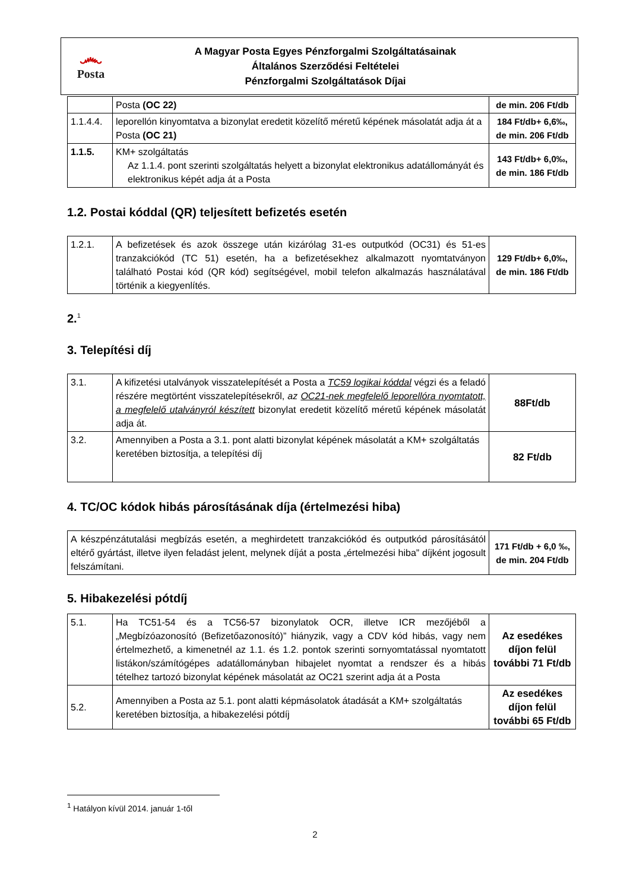෴
Posta
A Magyar Posta Egyes Pénzforgalmi Szolgáltatásainak
Általános Szerződési Feltételei
Pénzforgalmi Szolgáltatások Díjai
| | Posta (OC 22) | de min. 206 Ft/db |
| 1.1.4.4. | leporellón kinyomtatva a bizonylat eredetit közelítő méretű képének másolatát adja át a Posta (OC 21) | 184 Ft/db+ 6,6‰, de min. 206 Ft/db |
| 1.1.5. | KM+ szolgáltatás Az 1.1.4. pont szerinti szolgáltatás helyett a bizonylat elektronikus adatállományát és elektronikus képét adja át a Posta | 143 Ft/db+ 6,0‰, de min. 186 Ft/db |
1.2. Postai kóddal (QR) teljesített befizetés esetén
| 1.2.1. | A befizetések és azok összege után kizárólag 31-es outputkód (OC31) és 51-es tranzakciókód (TC 51) esetén, ha a befizetésekhez alkalmazott nyomtatványon található Postai kód (QR kód) segítségével, mobil telefon alkalmazás használatával történik a kiegyenlítés. | 129 Ft/db+ 6,0‰, de min. 186 Ft/db |
2.<sup>1</sup>
3. Telepítési díj
| 3.1. | A kifizetési utalványok visszatelepítését a Posta a TC59 logikai kóddal végzi és a feladó részére megtörtént visszatelepítésekről, az OC21-nek megfelelő leporellóra nyomtatott, a megfelelő utalványról készített bizonylat eredetit közelítő méretű képének másolatát adja át. | 88Ft/db |
| 3.2. | Amennyiben a Posta a 3.1. pont alatti bizonylat képének másolatát a KM+ szolgáltatás keretében biztosítja, a telepítési díj | 82 Ft/db |
4. TC/OC kódok hibás párosításának díja (értelmezési hiba)
| A készpénzátutalási megbízás esetén, a meghirdetett tranzakciókód és outputkód párosításától eltérő gyártást, illetve ilyen feladást jelent, melynek díját a posta „értelmezési hiba” díjként jogosult felszámítani. | 171 Ft/db + 6,0 ‰, de min. 204 Ft/db |
5. Hibakezelési pótdíj
| 5.1. | Ha TC51-54 és a TC56-57 bizonylatok OCR, illetve ICR mezőjéből a „Megbízóazonosító (Befizetőazonosító)” hiányzik, vagy a CDV kód hibás, vagy nem értelmezhető, a kimenetnél az 1.1. és 1.2. pontok szerinti sornyomtatással nyomtatott listákon/számítógépes adatállományban hibajelet nyomtat a rendszer és a hibás tételhez tartozó bizonylat képének másolatát az OC21 szerint adja át a Posta | Az esedékes díjon felül további 71 Ft/db |
| 5.2. | Amennyiben a Posta az 5.1. pont alatti képmásolatok átadását a KM+ szolgáltatás keretében biztosítja, a hibakezelési pótdíj | Az esedékes díjon felül további 65 Ft/db |
<sup>1</sup> Hatályon kívül 2014. január 1-től
2